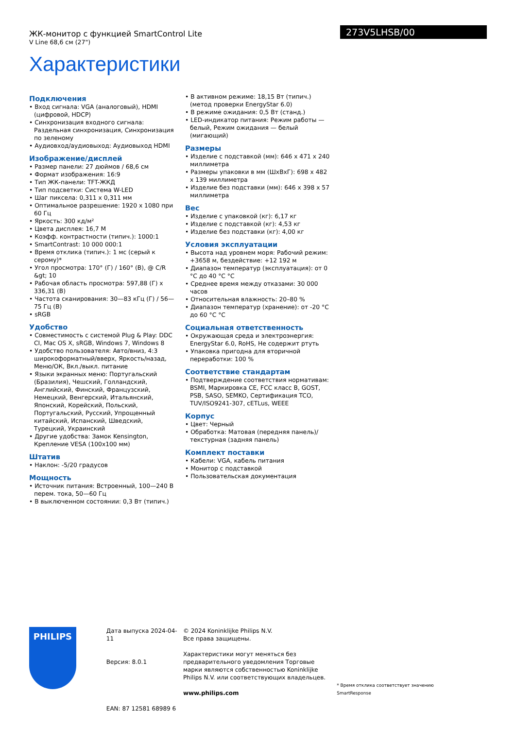ЖК-монитор с функцией SmartControl Lite
V Line 68,6 см (27")
273V5LHSB/00
Характеристики
Подключения
• Вход сигнала: VGA (аналоговый), HDMI (цифровой, HDCP)
• Синхронизация входного сигнала: Раздельная синхронизация, Синхронизация по зеленому
• Аудиовход/аудиовыход: Аудиовыход HDMI
Изображение/дисплей
• Размер панели: 27 дюймов / 68,6 см
• Формат изображения: 16:9
• Тип ЖК-панели: TFT-ЖКД
• Тип подсветки: Система W-LED
• Шаг пиксела: 0,311 x 0,311 мм
• Оптимальное разрешение: 1920 x 1080 при 60 Гц
• Яркость: 300 кд/м²
• Цвета дисплея: 16,7 M
• Коэфф. контрастности (типич.): 1000:1
• SmartContrast: 10 000 000:1
• Время отклика (типич.): 1 мс (серый к серому)*
• Угол просмотра: 170° (Г) / 160° (В), @ C/R &gt; 10
• Рабочая область просмотра: 597,88 (Г) x 336,31 (В)
• Частота сканирования: 30—83 кГц (Г) / 56—75 Гц (В)
• sRGB
Удобство
• Совместимость с системой Plug & Play: DDC CI, Mac OS X, sRGB, Windows 7, Windows 8
• Удобство пользователя: Авто/вниз, 4:3 широкоформатный/вверх, Яркость/назад, Меню/ОК, Вкл./выкл. питание
• Языки экранных меню: Португальский (Бразилия), Чешский, Голландский, Английский, Финский, Французский, Немецкий, Венгерский, Итальянский, Японский, Корейский, Польский, Португальский, Русский, Упрощенный китайский, Испанский, Шведский, Турецкий, Украинский
• Другие удобства: Замок Kensington, Крепление VESA (100x100 мм)
Штатив
• Наклон: -5/20 градусов
Мощность
• Источник питания: Встроенный, 100—240 В перем. тока, 50—60 Гц
• В выключенном состоянии: 0,3 Вт (типич.)
• В активном режиме: 18,15 Вт (типич.) (метод проверки EnergyStar 6.0)
• В режиме ожидания: 0,5 Вт (станд.)
• LED-индикатор питания: Режим работы — белый, Режим ожидания — белый (мигающий)
Размеры
• Изделие с подставкой (мм): 646 x 471 x 240 миллиметра
• Размеры упаковки в мм (ШxВxГ): 698 x 482 x 139 миллиметра
• Изделие без подставки (мм): 646 x 398 x 57 миллиметра
Вес
• Изделие с упаковкой (кг): 6,17 кг
• Изделие с подставкой (кг): 4,53 кг
• Изделие без подставки (кг): 4,00 кг
Условия эксплуатации
• Высота над уровнем моря: Рабочий режим: +3658 м, бездействие: +12 192 м
• Диапазон температур (эксплуатация): от 0 °C до 40 °C °C
• Среднее время между отказами: 30 000 часов
• Относительная влажность: 20–80 %
• Диапазон температур (хранение): от -20 °C до 60 °C °C
Социальная ответственность
• Окружающая среда и электроэнергия: EnergyStar 6.0, RoHS, Не содержит ртуть
• Упаковка пригодна для вторичной переработки: 100 %
Соответствие стандартам
• Подтверждение соответствия нормативам: BSMI, Маркировка CE, FCC класс B, GOST, PSB, SASO, SEMKO, Сертификация TCO, TUV/ISO9241-307, cETLus, WEEE
Корпус
• Цвет: Черный
• Обработка: Матовая (передняя панель)/ текстурная (задняя панель)
Комплект поставки
• Кабели: VGA, кабель питания
• Монитор с подставкой
• Пользовательская документация
PHILIPS
Дата выпуска 2024-04-11
Версия: 8.0.1
EAN: 87 12581 68989 6
© 2024 Koninklijke Philips N.V.
Все права защищены.
Характеристики могут меняться без предварительного уведомления Торговые марки являются собственностью Koninklijke Philips N.V. или соответствующих владельцев.
www.philips.com
* Время отклика соответствует значению SmartResponse